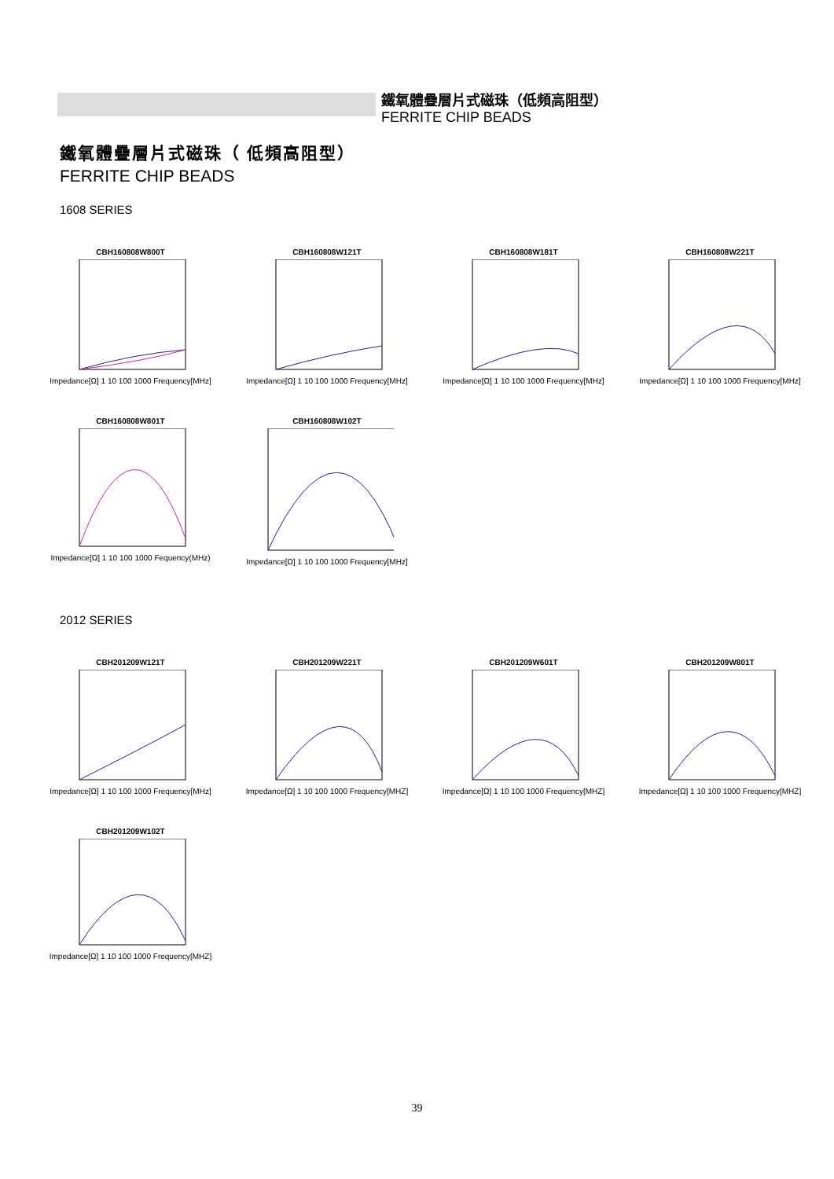鐵氧體疊層片式磁珠（低頻高阻型）
FERRITE CHIP BEADS
鐵氧體疊層片式磁珠（ 低頻高阻型）
FERRITE CHIP BEADS
1608 SERIES
CBH160808W800T
Impedance[Ω] 1 10 100 1000 Frequency[MHz]
CBH160808W121T
Impedance[Ω] 1 10 100 1000 Frequency[MHz]
CBH160808W181T
Impedance[Ω] 1 10 100 1000 Frequency[MHz]
CBH160808W221T
Impedance[Ω] 1 10 100 1000 Frequency[MHz]
CBH160808W801T
Impedance[Ω] 1 10 100 1000 Fequency(MHz)
CBH160808W102T
Impedance[Ω] 1 10 100 1000 Frequency[MHz]
2012 SERIES
CBH201209W121T
Impedance[Ω] 1 10 100 1000 Frequency[MHz]
CBH201209W221T
Impedance[Ω] 1 10 100 1000 Frequency[MHZ]
CBH201209W601T
Impedance[Ω] 1 10 100 1000 Frequency[MHZ]
CBH201209W801T
Impedance[Ω] 1 10 100 1000 Frequency[MHZ]
CBH201209W102T
Impedance[Ω] 1 10 100 1000 Frequency[MHZ]
39